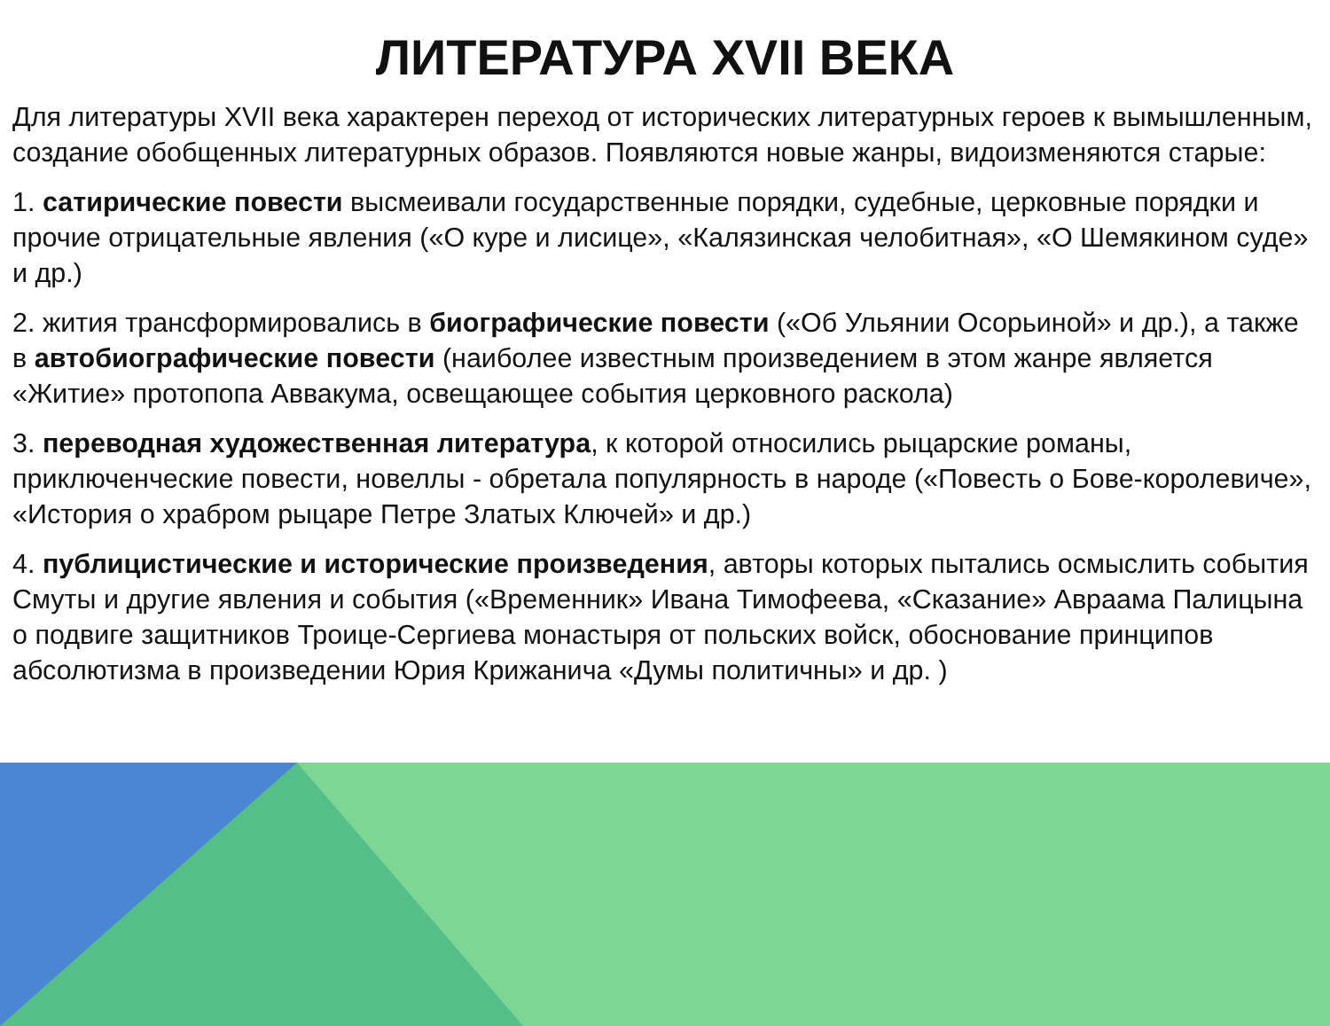ЛИТЕРАТУРА XVII ВЕКА
Для литературы XVII века характерен переход от исторических литературных героев к вымышленным, создание обобщенных литературных образов. Появляются новые жанры, видоизменяются старые:
1. сатирические повести высмеивали государственные порядки, судебные, церковные порядки и прочие отрицательные явления («О куре и лисице», «Калязинская челобитная», «О Шемякином суде» и др.)
2. жития трансформировались в биографические повести («Об Ульянии Осорьиной» и др.), а также в автобиографические повести (наиболее известным произведением в этом жанре является «Житие» протопопа Аввакума, освещающее события церковного раскола)
3. переводная художественная литература, к которой относились рыцарские романы, приключенческие повести, новеллы - обретала популярность в народе («Повесть о Бове-королевиче», «История о храбром рыцаре Петре Златых Ключей» и др.)
4. публицистические и исторические произведения, авторы которых пытались осмыслить события Смуты и другие явления и события («Временник» Ивана Тимофеева, «Сказание» Авраама Палицына о подвиге защитников Троице-Сергиева монастыря от польских войск, обоснование принципов абсолютизма в произведении Юрия Крижанича «Думы политичны» и др. )